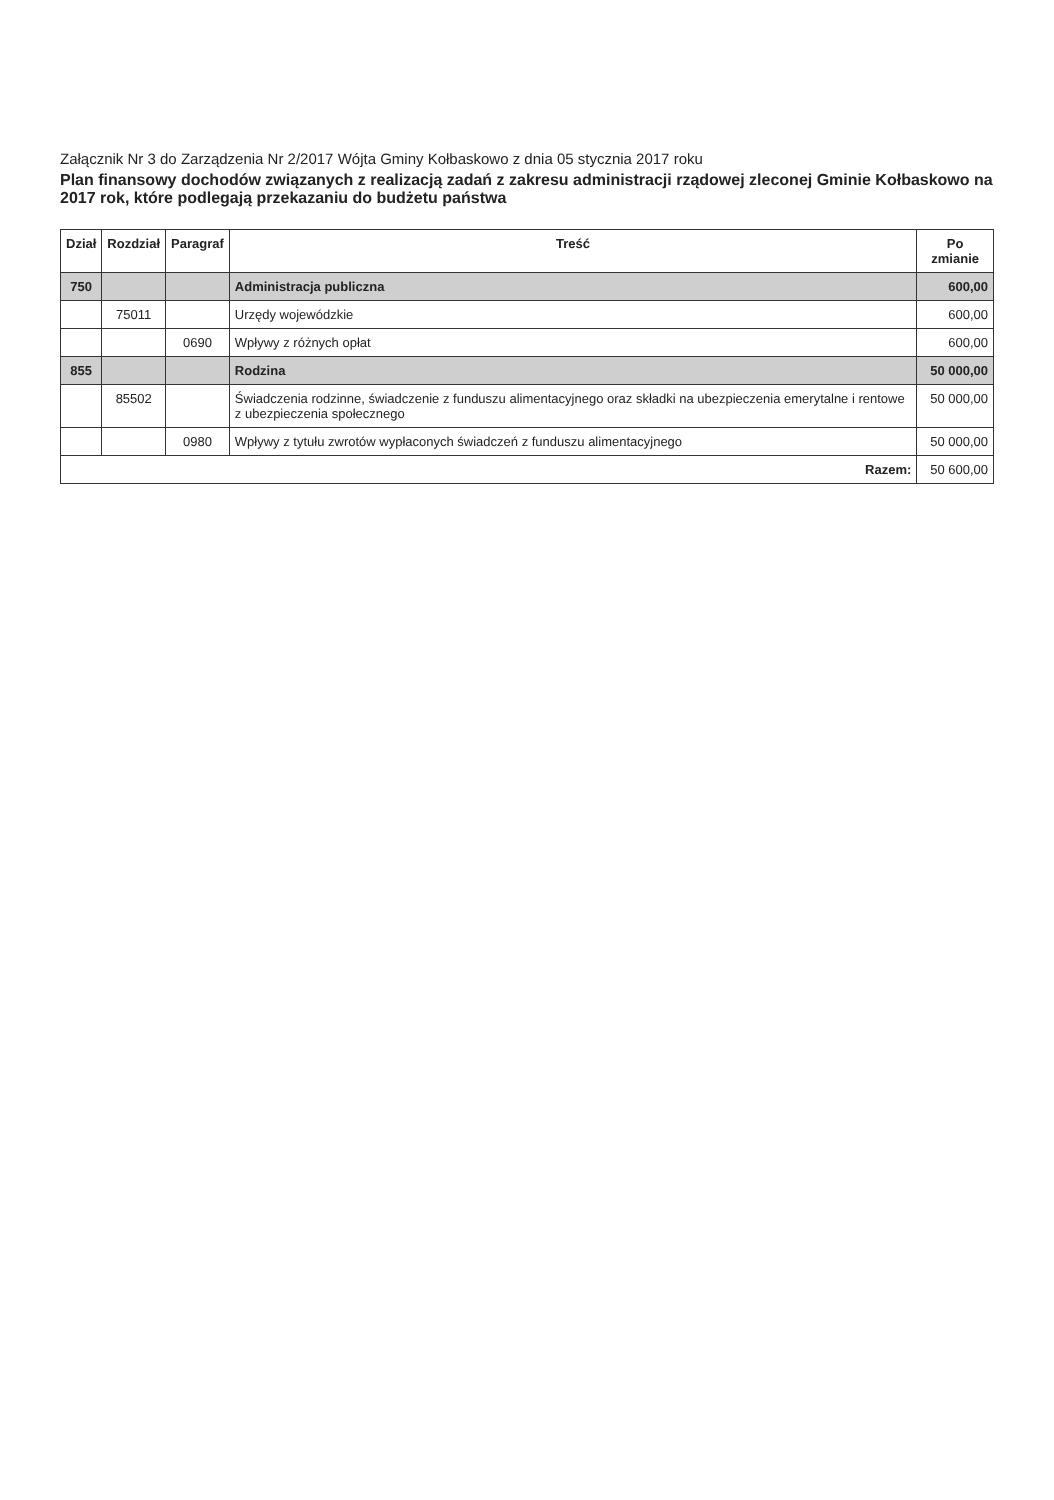Załącznik Nr 3 do Zarządzenia Nr 2/2017 Wójta Gminy Kołbaskowo z dnia 05 stycznia 2017 roku
Plan finansowy dochodów związanych z realizacją zadań z zakresu administracji rządowej zleconej Gminie Kołbaskowo na 2017 rok, które podlegają przekazaniu do budżetu państwa
| Dział | Rozdział | Paragraf | Treść | Po zmianie |
| --- | --- | --- | --- | --- |
| 750 | | | Administracja publiczna | 600,00 |
| | 75011 | | Urzędy wojewódzkie | 600,00 |
| | | 0690 | Wpływy z różnych opłat | 600,00 |
| 855 | | | Rodzina | 50 000,00 |
| | 85502 | | Świadczenia rodzinne, świadczenie z funduszu alimentacyjnego oraz składki na ubezpieczenia emerytalne i rentowe z ubezpieczenia społecznego | 50 000,00 |
| | | 0980 | Wpływy z tytułu zwrotów wypłaconych świadczeń z funduszu alimentacyjnego | 50 000,00 |
| Razem: | | | | 50 600,00 |